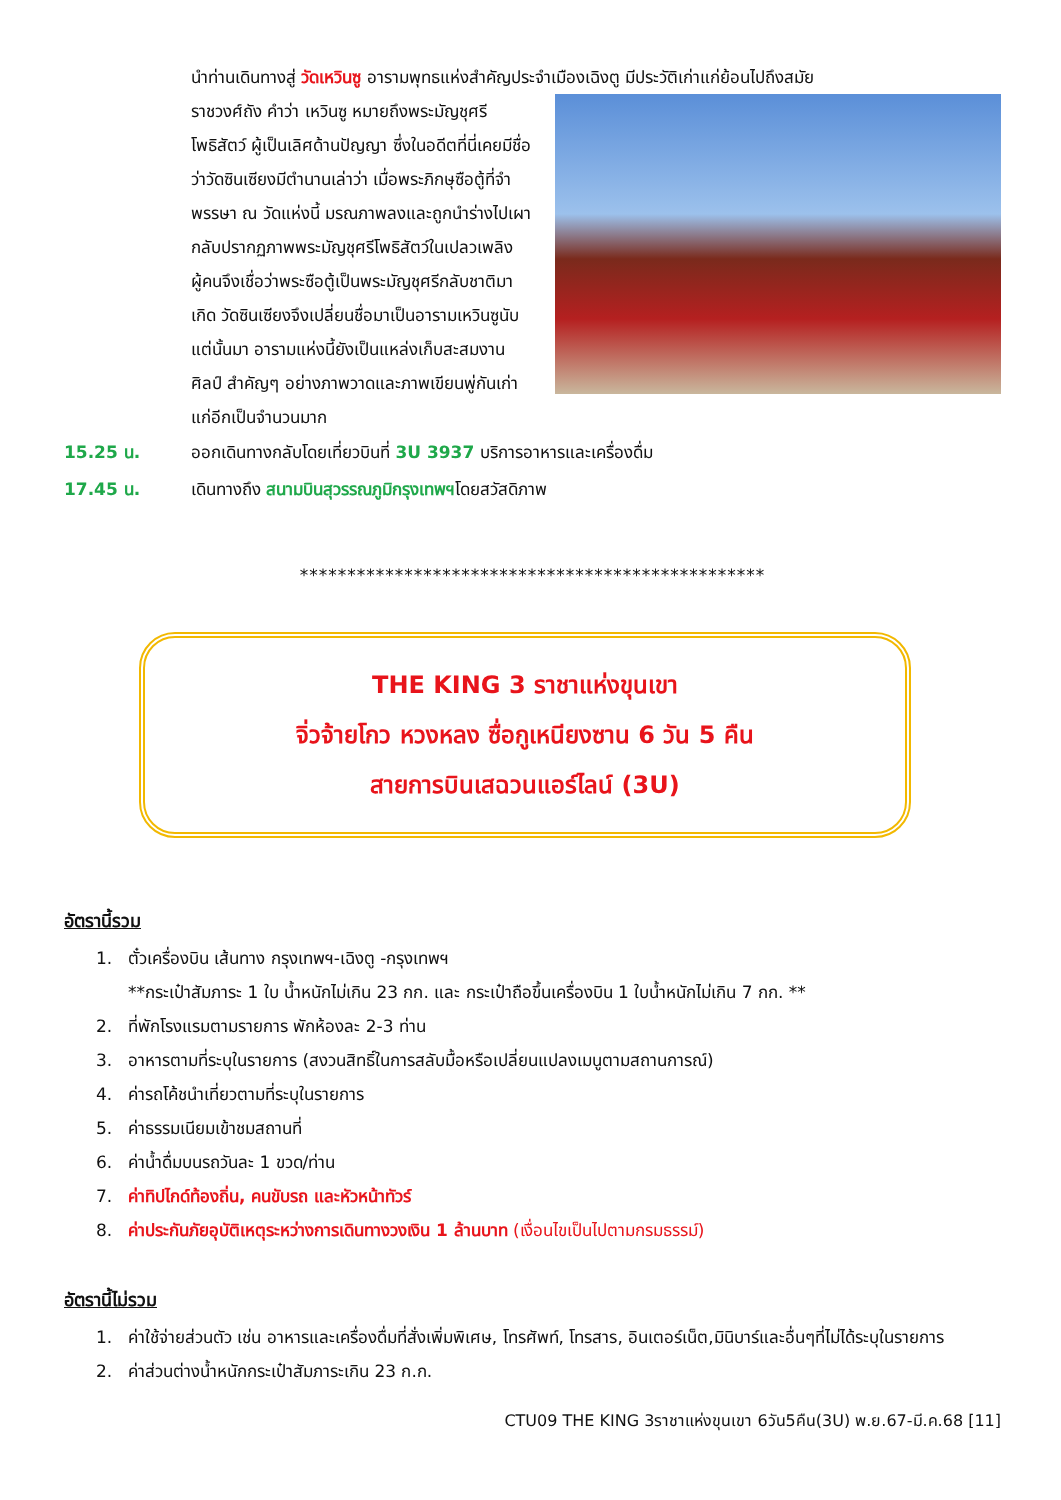นำท่านเดินทางสู่ วัดเหวินซู อารามพุทธแห่งสำคัญประจำเมืองเฉิงตู มีประวัติเก่าแก่ย้อนไปถึงสมัย
ราชวงศ์ถัง คำว่า เหวินซู หมายถึงพระมัญชุศรีโพธิสัตว์ ผู้เป็นเลิศด้านปัญญา ซึ่งในอดีตที่นี่เคยมีชื่อว่าวัดซินเซียงมีตำนานเล่าว่า เมื่อพระภิกษุซือตู้ที่จำพรรษา ณ วัดแห่งนี้ มรณภาพลงและถูกนำร่างไปเผา กลับปรากฏภาพพระมัญชุศรีโพธิสัตว์ในเปลวเพลิง ผู้คนจึงเชื่อว่าพระซือตู้เป็นพระมัญชุศรีกลับชาติมาเกิด วัดซินเซียงจึงเปลี่ยนชื่อมาเป็นอารามเหวินซูนับแต่นั้นมา อารามแห่งนี้ยังเป็นแหล่งเก็บสะสมงานศิลป์ สำคัญๆ อย่างภาพวาดและภาพเขียนพู่กันเก่าแก่อีกเป็นจำนวนมาก
15.25 น. ออกเดินทางกลับโดยเที่ยวบินที่ 3U 3937 บริการอาหารและเครื่องดื่ม
17.45 น. เดินทางถึง สนามบินสุวรรณภูมิกรุงเทพฯโดยสวัสดิภาพ
*************************************************
THE KING 3 ราชาแห่งขุนเขา
จิ่วจ้ายโกว หวงหลง ซื่อกูเหนียงซาน 6 วัน 5 คืน
สายการบินเสฉวนแอร์ไลน์ (3U)
อัตรานี้รวม
1. ตั๋วเครื่องบิน เส้นทาง กรุงเทพฯ-เฉิงตู -กรุงเทพฯ
**กระเป๋าสัมภาระ 1 ใบ น้ำหนักไม่เกิน 23 กก. และ กระเป๋าถือขึ้นเครื่องบิน 1 ใบน้ำหนักไม่เกิน 7 กก. **
2. ที่พักโรงแรมตามรายการ พักห้องละ 2-3 ท่าน
3. อาหารตามที่ระบุในรายการ (สงวนสิทธิ์ในการสลับมื้อหรือเปลี่ยนแปลงเมนูตามสถานการณ์)
4. ค่ารถโค้ชนำเที่ยวตามที่ระบุในรายการ
5. ค่าธรรมเนียมเข้าชมสถานที่
6. ค่าน้ำดื่มบนรถวันละ 1 ขวด/ท่าน
7. ค่าทิปไกด์ท้องถิ่น, คนขับรถ และหัวหน้าทัวร์
8. ค่าประกันภัยอุบัติเหตุระหว่างการเดินทางวงเงิน 1 ล้านบาท (เงื่อนไขเป็นไปตามกรมธรรม์)
อัตรานี้ไม่รวม
1. ค่าใช้จ่ายส่วนตัว เช่น อาหารและเครื่องดื่มที่สั่งเพิ่มพิเศษ, โทรศัพท์, โทรสาร, อินเตอร์เน็ต,มินิบาร์และอื่นๆที่ไม่ได้ระบุในรายการ
2. ค่าส่วนต่างน้ำหนักกระเป๋าสัมภาระเกิน 23 ก.ก.
CTU09 THE KING 3ราชาแห่งขุนเขา 6วัน5คืน(3U) พ.ย.67-มี.ค.68 [11]